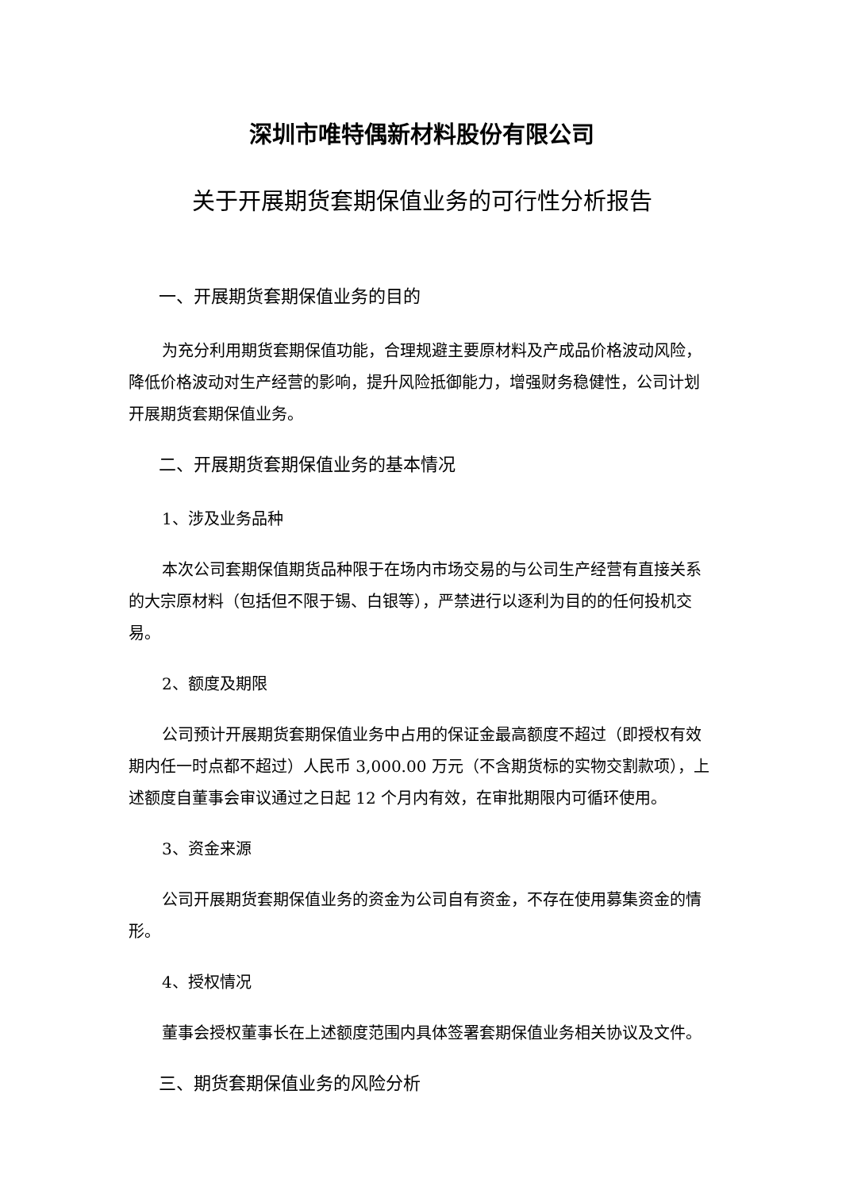深圳市唯特偶新材料股份有限公司
关于开展期货套期保值业务的可行性分析报告
一、开展期货套期保值业务的目的
为充分利用期货套期保值功能，合理规避主要原材料及产成品价格波动风险，降低价格波动对生产经营的影响，提升风险抵御能力，增强财务稳健性，公司计划开展期货套期保值业务。
二、开展期货套期保值业务的基本情况
1、涉及业务品种
本次公司套期保值期货品种限于在场内市场交易的与公司生产经营有直接关系的大宗原材料（包括但不限于锡、白银等），严禁进行以逐利为目的的任何投机交易。
2、额度及期限
公司预计开展期货套期保值业务中占用的保证金最高额度不超过（即授权有效期内任一时点都不超过）人民币 3,000.00 万元（不含期货标的实物交割款项），上述额度自董事会审议通过之日起 12 个月内有效，在审批期限内可循环使用。
3、资金来源
公司开展期货套期保值业务的资金为公司自有资金，不存在使用募集资金的情形。
4、授权情况
董事会授权董事长在上述额度范围内具体签署套期保值业务相关协议及文件。
三、期货套期保值业务的风险分析